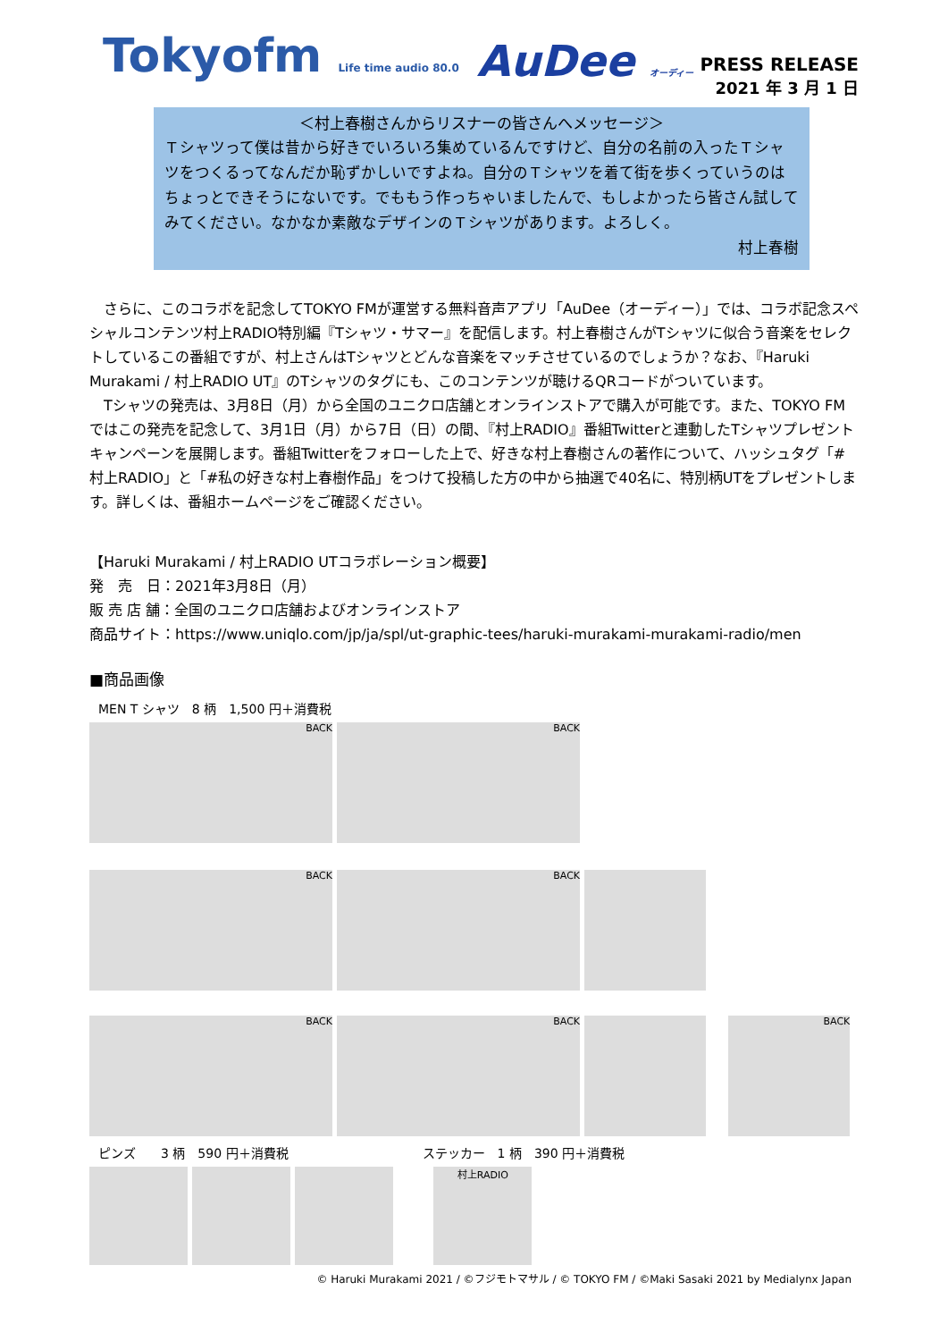Tokyofm Life time audio 80.0
AuDee オーディー
PRESS RELEASE
2021 年 3 月 1 日
＜村上春樹さんからリスナーの皆さんへメッセージ＞
Ｔシャツって僕は昔から好きでいろいろ集めているんですけど、自分の名前の入ったＴシャツをつくるってなんだか恥ずかしいですよね。自分のＴシャツを着て街を歩くっていうのはちょっとできそうにないです。でももう作っちゃいましたんで、もしよかったら皆さん試してみてください。なかなか素敵なデザインのＴシャツがあります。よろしく。
村上春樹
　さらに、このコラボを記念してTOKYO FMが運営する無料音声アプリ「AuDee（オーディー）」では、コラボ記念スペシャルコンテンツ村上RADIO特別編『Tシャツ・サマー』を配信します。村上春樹さんがTシャツに似合う音楽をセレクトしているこの番組ですが、村上さんはTシャツとどんな音楽をマッチさせているのでしょうか？なお、『Haruki Murakami / 村上RADIO UT』のTシャツのタグにも、このコンテンツが聴けるQRコードがついています。
　Tシャツの発売は、3月8日（月）から全国のユニクロ店舗とオンラインストアで購入が可能です。また、TOKYO FMではこの発売を記念して、3月1日（月）から7日（日）の間、『村上RADIO』番組Twitterと連動したTシャツプレゼントキャンペーンを展開します。番組Twitterをフォローした上で、好きな村上春樹さんの著作について、ハッシュタグ「#村上RADIO」と「#私の好きな村上春樹作品」をつけて投稿した方の中から抽選で40名に、特別柄UTをプレゼントします。詳しくは、番組ホームページをご確認ください。
【Haruki Murakami / 村上RADIO UTコラボレーション概要】
発　売　日：2021年3月8日（月）
販 売 店 舗：全国のユニクロ店舗およびオンラインストア
商品サイト：https://www.uniqlo.com/jp/ja/spl/ut-graphic-tees/haruki-murakami-murakami-radio/men
■商品画像
MEN T シャツ　8 柄　1,500 円＋消費税
BACK BACK
BACK BACK
BACK BACK BACK
ピンズ　　3 柄　590 円＋消費税 ステッカー　1 柄　390 円＋消費税
村上RADIO
© Haruki Murakami 2021 / ©フジモトマサル / © TOKYO FM / ©Maki Sasaki 2021 by Medialynx Japan